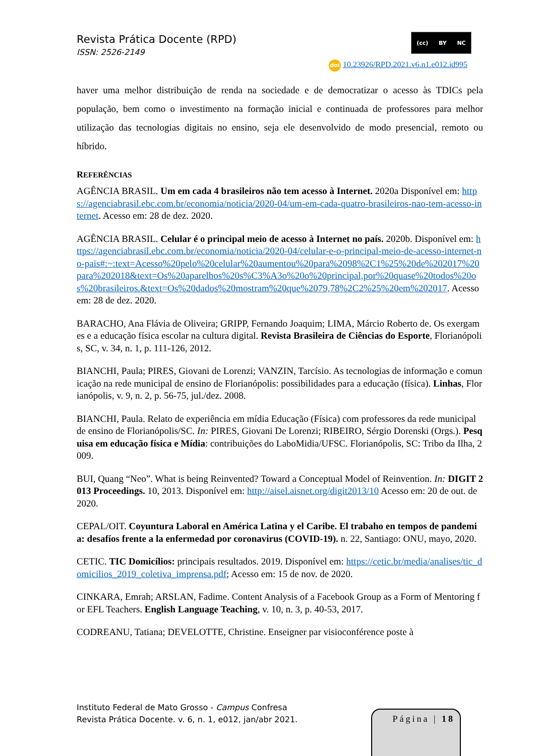Revista Prática Docente (RPD)
ISSN: 2526-2149
(cc) BY NC
doi 10.23926/RPD.2021.v6.n1.e012.id995
haver uma melhor distribuição de renda na sociedade e de democratizar o acesso às TDICs pela população, bem como o investimento na formação inicial e continuada de professores para melhor utilização das tecnologias digitais no ensino, seja ele desenvolvido de modo presencial, remoto ou híbrido.
REFERÊNCIAS
AGÊNCIA BRASIL. Um em cada 4 brasileiros não tem acesso à Internet. 2020a Disponível em: https://agenciabrasil.ebc.com.br/economia/noticia/2020-04/um-em-cada-quatro-brasileiros-nao-tem-acesso-internet. Acesso em: 28 de dez. 2020.
AGÊNCIA BRASIL. Celular é o principal meio de acesso à Internet no país. 2020b. Disponível em: https://agenciabrasil.ebc.com.br/economia/noticia/2020-04/celular-e-o-principal-meio-de-acesso-internet-no-pais#:~:text=Acesso%20pelo%20celular%20aumentou%20para%2098%2C1%25%20de%202017%20para%202018&text=Os%20aparelhos%20s%C3%A3o%20o%20principal,por%20quase%20todos%20os%20brasileiros.&text=Os%20dados%20mostram%20que%2079,78%2C2%25%20em%202017. Acesso em: 28 de dez. 2020.
BARACHO, Ana Flávia de Oliveira; GRIPP, Fernando Joaquim; LIMA, Márcio Roberto de. Os exergames e a educação física escolar na cultura digital. Revista Brasileira de Ciências do Esporte, Florianópolis, SC, v. 34, n. 1, p. 111-126, 2012.
BIANCHI, Paula; PIRES, Giovani de Lorenzi; VANZIN, Tarcísio. As tecnologias de informação e comunicação na rede municipal de ensino de Florianópolis: possibilidades para a educação (física). Linhas, Florianópolis, v. 9, n. 2, p. 56-75, jul./dez. 2008.
BIANCHI, Paula. Relato de experiência em mídia Educação (Física) com professores da rede municipal de ensino de Florianópolis/SC. In: PIRES, Giovani De Lorenzi; RIBEIRO, Sérgio Dorenski (Orgs.). Pesquisa em educação física e Mídia: contribuições do LaboMidia/UFSC. Florianópolis, SC: Tribo da Ilha, 2009.
BUI, Quang “Neo”. What is being Reinvented? Toward a Conceptual Model of Reinvention. In: DIGIT 2013 Proceedings. 10, 2013. Disponível em: http://aisel.aisnet.org/digit2013/10 Acesso em: 20 de out. de 2020.
CEPAL/OIT. Coyuntura Laboral en América Latina y el Caribe. El trabaho en tempos de pandemia: desafíos frente a la enfermedad por coronavirus (COVID-19). n. 22, Santiago: ONU, mayo, 2020.
CETIC. TIC Domicílios: principais resultados. 2019. Disponível em: https://cetic.br/media/analises/tic_domicilios_2019_coletiva_imprensa.pdf; Acesso em: 15 de nov. de 2020.
CINKARA, Emrah; ARSLAN, Fadime. Content Analysis of a Facebook Group as a Form of Mentoring for EFL Teachers. English Language Teaching, v. 10, n. 3, p. 40-53, 2017.
CODREANU, Tatiana; DEVELOTTE, Christine. Enseigner par visioconférence poste à
Instituto Federal de Mato Grosso - Campus Confresa
Revista Prática Docente. v. 6, n. 1, e012, jan/abr 2021.
Página | 18